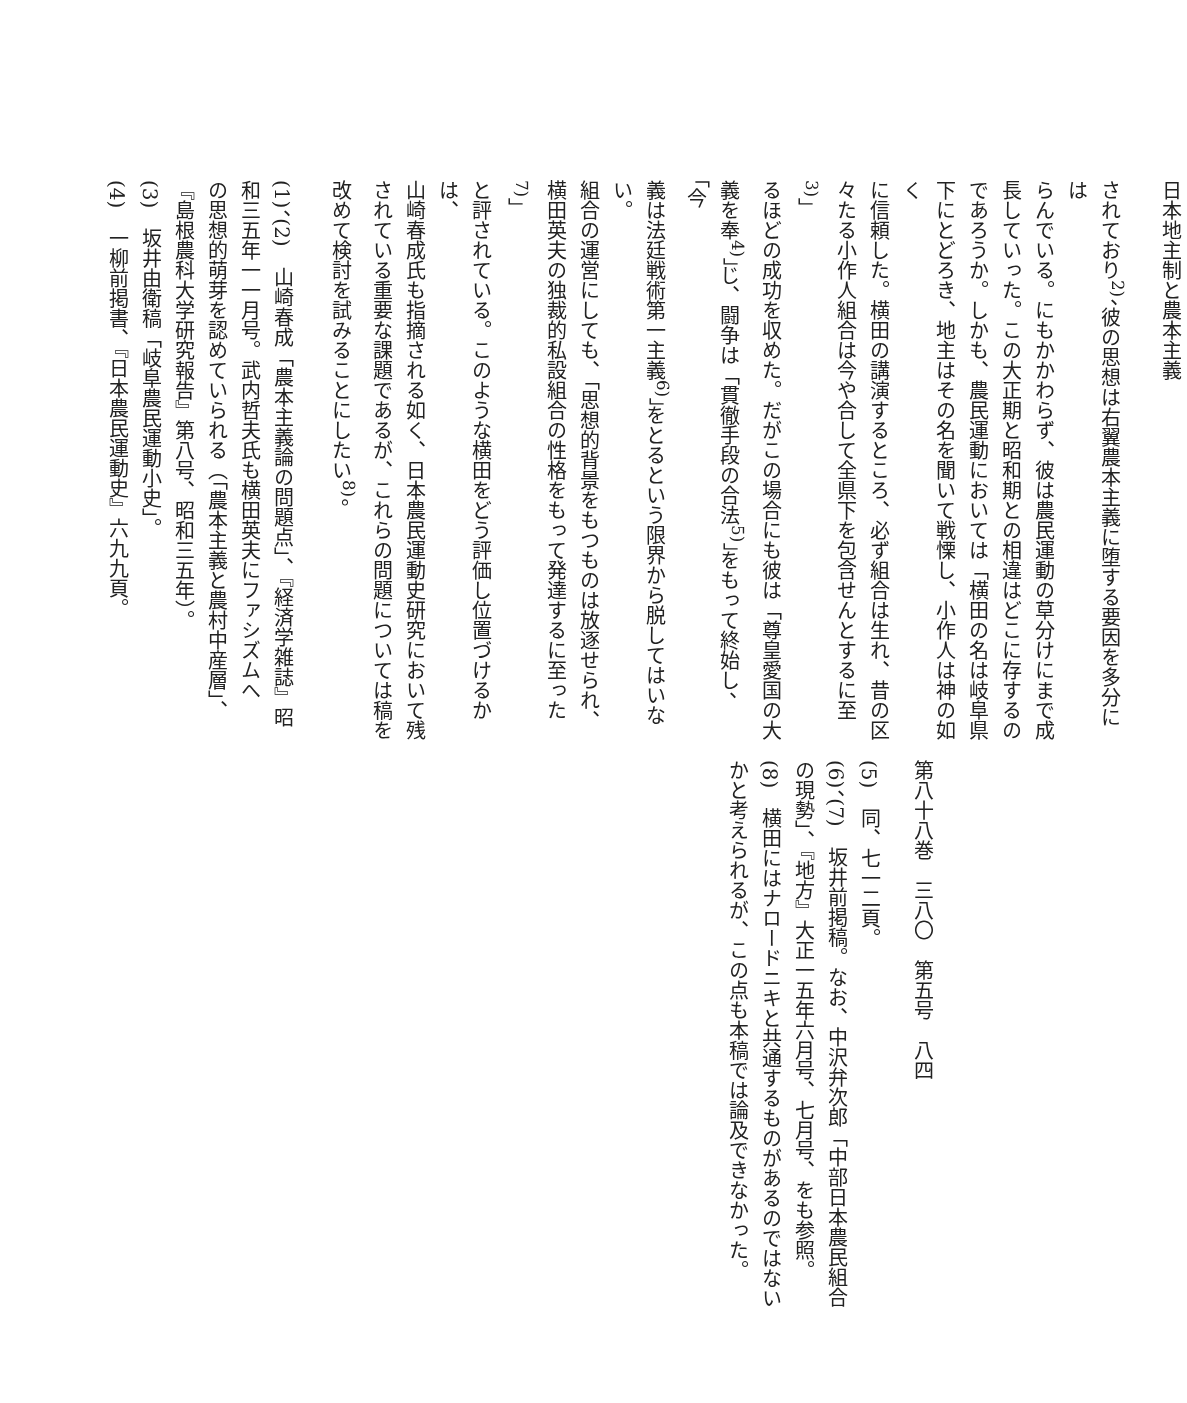日本地主制と農本主義
されており<sup>2)</sup>、彼の思想は右翼農本主義に堕する要因を多分には
らんでいる。にもかかわらず、彼は農民運動の草分けにまで成
長していった。この大正期と昭和期との相違はどこに存するの
であろうか。しかも、農民運動においては「横田の名は岐阜県
下にとどろき、地主はその名を聞いて戦慄し、小作人は神の如く
に信頼した。横田の講演するところ、必ず組合は生れ、昔の区
々たる小作人組合は今や合して全県下を包含せんとするに至<sup>3)</sup>」
るほどの成功を収めた。だがこの場合にも彼は「尊皇愛国の大
義を奉<sup>4)</sup>」じ、闘争は「貫徹手段の合法<sup>5)</sup>」をもって終始し、「今
義は法廷戦術第一主義<sup>6)</sup>」をとるという限界から脱してはいない。
組合の運営にしても、「思想的背景をもつものは放逐せられ、
横田英夫の独裁的私設組合の性格をもって発達するに至った<sup>7)</sup>」
と評されている。このような横田をどう評価し位置づけるかは、
山崎春成氏も指摘される如く、日本農民運動史研究において残
されている重要な課題であるが、これらの問題については稿を
改めて検討を試みることにしたい<sup>8)</sup>。
(1)、(2)　山崎春成「農本主義論の問題点」、『経済学雑誌』昭
和三五年一一月号。武内哲夫氏も横田英夫にファシズムへ
の思想的萌芽を認めていられる（「農本主義と農村中産層」、
『島根農科大学研究報告』第八号、昭和三五年）。
(3)　坂井由衛稿「岐阜農民運動小史」。
(4)　一柳前掲書、『日本農民運動史』六九九頁。
第八十八巻　三八〇　第五号　八四
(5)　同、七一二頁。
(6)、(7)　坂井前掲稿。なお、中沢弁次郎「中部日本農民組合
の現勢」、『地方』大正一五年六月号、七月号、をも参照。
(8)　横田にはナロードニキと共通するものがあるのではない
かと考えられるが、この点も本稿では論及できなかった。